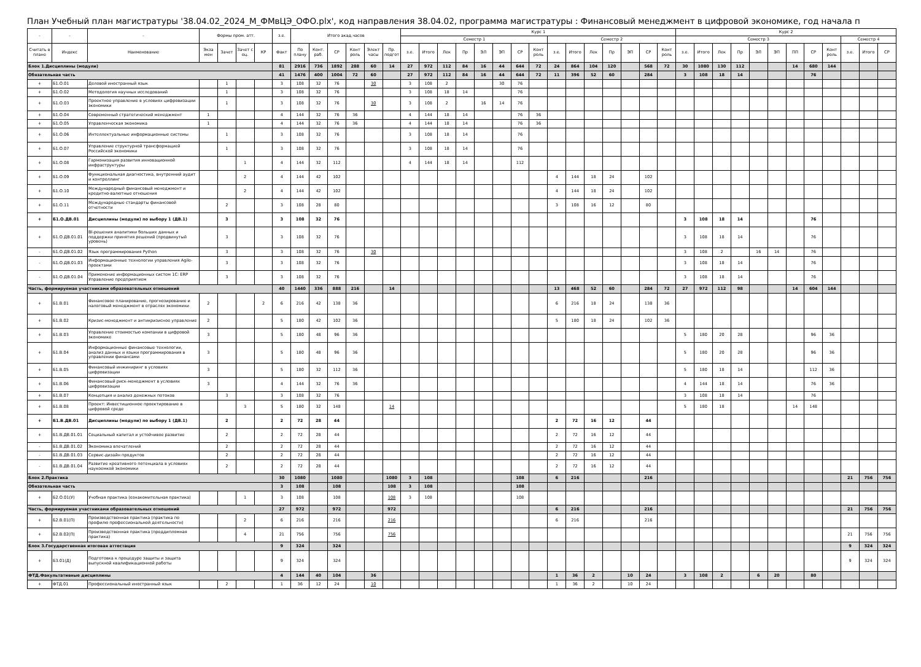План Учебный план магистратуры '38.04.02_2024_М_ФМвЦЭ_ОФО.plx', код направления 38.04.02, программа магистратуры : Финансовый менеджмент в цифровой экономике, год начала п
| - | - | - | Формы пром. атт. | | | | з.е. | Итого акад.часов | | | | | | Курс 1 | | | | | | | | | | | | | | | Курс 2 | | | | | | | | | | | |
| --- | --- | --- | --- | --- | --- | --- | --- | --- | --- | --- | --- | --- | --- | --- | --- | --- | --- | --- | --- | --- | --- | --- | --- | --- | --- | --- | --- | --- | --- | --- | --- | --- | --- | --- | --- | --- | --- | --- | --- | --- |
| | | | | | | | | | | | | | | Семестр 1 | | | | | | | | Семестр 2 | | | | | | | Семестр 3 | | | | | | | | | Семестр 4 | | |
| Считать в плане | Индекс | Наименование | Экза мен | Зачет | Зачет с оц. | КР | Факт | По плану | Конт. раб. | СР | Конт роль | Элект часы | Пр. подгот | з.е. | Итого | Лек | Пр | ЭЛ | ЭП | СР | Конт роль | з.е. | Итого | Лек | Пр | ЭП | СР | Конт роль | з.е. | Итого | Лек | Пр | ЭЛ | ЭП | ПП | СР | Конт роль | з.е. | Итого | СР |
| Блок 1.Дисциплины (модули) | | | | | | | 81 | 2916 | 736 | 1892 | 288 | 60 | 14 | 27 | 972 | 112 | 84 | 16 | 44 | 644 | 72 | 24 | 864 | 104 | 120 | | 568 | 72 | 30 | 1080 | 130 | 112 | | | 14 | 680 | 144 | | | |
| Обязательная часть | | | | | | | 41 | 1476 | 400 | 1004 | 72 | 60 | | 27 | 972 | 112 | 84 | 16 | 44 | 644 | 72 | 11 | 396 | 52 | 60 | | 284 | | 3 | 108 | 18 | 14 | | | | 76 | | | | |
| + | Б1.О.01 | Деловой иностранный язык | | 1 | | | 3 | 108 | 32 | 76 | | 30 | | 3 | 108 | 2 | | | 30 | 76 | | | | | | | | | | | | | | | | | | | | |
| + | Б1.О.02 | Методология научных исследований | | 1 | | | 3 | 108 | 32 | 76 | | | | 3 | 108 | 18 | 14 | | | 76 | | | | | | | | | | | | | | | | | | | | |
| + | Б1.О.03 | Проектное управление в условиях цифровизации экономики | | 1 | | | 3 | 108 | 32 | 76 | | 30 | | 3 | 108 | 2 | | 16 | 14 | 76 | | | | | | | | | | | | | | | | | | | | |
| + | Б1.О.04 | Современный стратегический менеджмент | 1 | | | | 4 | 144 | 32 | 76 | 36 | | | 4 | 144 | 18 | 14 | | | 76 | 36 | | | | | | | | | | | | | | | | | | | |
| + | Б1.О.05 | Управленческая экономика | 1 | | | | 4 | 144 | 32 | 76 | 36 | | | 4 | 144 | 18 | 14 | | | 76 | 36 | | | | | | | | | | | | | | | | | | | |
| + | Б1.О.06 | Интеллектуальные информационные системы | | 1 | | | 3 | 108 | 32 | 76 | | | | 3 | 108 | 18 | 14 | | | 76 | | | | | | | | | | | | | | | | | | | | |
| + | Б1.О.07 | Управление структурной трансформацией Российской экономики | | 1 | | | 3 | 108 | 32 | 76 | | | | 3 | 108 | 18 | 14 | | | 76 | | | | | | | | | | | | | | | | | | | | |
| + | Б1.О.08 | Гармонизация развития инновационной инфраструктуры | | | 1 | | 4 | 144 | 32 | 112 | | | | 4 | 144 | 18 | 14 | | | 112 | | | | | | | | | | | | | | | | | | | | |
| + | Б1.О.09 | Функциональная диагностика, внутренний аудит и контроллинг | | | 2 | | 4 | 144 | 42 | 102 | | | | | | | | | | | | 4 | 144 | 18 | 24 | | 102 | | | | | | | | | | | | | |
| + | Б1.О.10 | Международный финансовый менеджмент и кредитно-валютные отношения | | | 2 | | 4 | 144 | 42 | 102 | | | | | | | | | | | | 4 | 144 | 18 | 24 | | 102 | | | | | | | | | | | | | |
| + | Б1.О.11 | Международные стандарты финансовой отчетности | | 2 | | | 3 | 108 | 28 | 80 | | | | | | | | | | | | 3 | 108 | 16 | 12 | | 80 | | | | | | | | | | | | | |
| + | Б1.О.ДВ.01 | Дисциплины (модули) по выбору 1 (ДВ.1) | | 3 | | | 3 | 108 | 32 | 76 | | | | | | | | | | | | | | | | | | | 3 | 108 | 18 | 14 | | | | 76 | | | | |
| + | Б1.О.ДВ.01.01 | BI-решения аналитики больших данных и поддержки принятия решений (продвинутый уровень) | | 3 | | | 3 | 108 | 32 | 76 | | | | | | | | | | | | | | | | | | | 3 | 108 | 18 | 14 | | | | 76 | | | | |
| - | Б1.О.ДВ.01.02 | Язык программирования Python | | 3 | | | 3 | 108 | 32 | 76 | | 30 | | | | | | | | | | | | | | | | | 3 | 108 | 2 | | 16 | 14 | | 76 | | | | |
| - | Б1.О.ДВ.01.03 | Информационные технологии управления Agile-проектами | | 3 | | | 3 | 108 | 32 | 76 | | | | | | | | | | | | | | | | | | | 3 | 108 | 18 | 14 | | | | 76 | | | | |
| - | Б1.О.ДВ.01.04 | Применение информационных систем 1С: ERP Управление предприятием | | 3 | | | 3 | 108 | 32 | 76 | | | | | | | | | | | | | | | | | | | 3 | 108 | 18 | 14 | | | | 76 | | | | |
| Часть, формируемая участниками образовательных отношений | | | | | | | 40 | 1440 | 336 | 888 | 216 | | 14 | | | | | | | | | 13 | 468 | 52 | 60 | | 284 | 72 | 27 | 972 | 112 | 98 | | | 14 | 604 | 144 | | | |
| + | Б1.В.01 | Финансовое планирование, прогнозирование и налоговый менеджмент в отраслях экономики | 2 | | | 2 | 6 | 216 | 42 | 138 | 36 | | | | | | | | | | | 6 | 216 | 18 | 24 | | 138 | 36 | | | | | | | | | | | | |
| + | Б1.В.02 | Кризис-менеджмент и антикризисное управление | 2 | | | | 5 | 180 | 42 | 102 | 36 | | | | | | | | | | | 5 | 180 | 18 | 24 | | 102 | 36 | | | | | | | | | | | | |
| + | Б1.В.03 | Управление стоимостью компании в цифровой экономике | 3 | | | | 5 | 180 | 48 | 96 | 36 | | | | | | | | | | | | | | | | | | 5 | 180 | 20 | 28 | | | | 96 | 36 | | | |
| + | Б1.В.04 | Информационные финансовые технологии, анализ данных и языки программирования в управлении финансами | 3 | | | | 5 | 180 | 48 | 96 | 36 | | | | | | | | | | | | | | | | | | 5 | 180 | 20 | 28 | | | | 96 | 36 | | | |
| + | Б1.В.05 | Финансовый инжиниринг в условиях цифровизации | 3 | | | | 5 | 180 | 32 | 112 | 36 | | | | | | | | | | | | | | | | | | 5 | 180 | 18 | 14 | | | | 112 | 36 | | | |
| + | Б1.В.06 | Финансовый риск-менеджмент в условиях цифровизации | 3 | | | | 4 | 144 | 32 | 76 | 36 | | | | | | | | | | | | | | | | | | 4 | 144 | 18 | 14 | | | | 76 | 36 | | | |
| + | Б1.В.07 | Концепция и анализ денежных потоков | | 3 | | | 3 | 108 | 32 | 76 | | | | | | | | | | | | | | | | | | | 3 | 108 | 18 | 14 | | | | 76 | | | | |
| + | Б1.В.08 | Проект: Инвестиционное проектирование в цифровой среде | | | 3 | | 5 | 180 | 32 | 148 | | | 14 | | | | | | | | | | | | | | | | 5 | 180 | 18 | | | | 14 | 148 | | | | |
| + | Б1.В.ДВ.01 | Дисциплины (модули) по выбору 1 (ДВ.1) | | 2 | | | 2 | 72 | 28 | 44 | | | | | | | | | | | | 2 | 72 | 16 | 12 | | 44 | | | | | | | | | | | | | |
| + | Б1.В.ДВ.01.01 | Социальный капитал и устойчивое развитие | | 2 | | | 2 | 72 | 28 | 44 | | | | | | | | | | | | 2 | 72 | 16 | 12 | | 44 | | | | | | | | | | | | | |
| - | Б1.В.ДВ.01.02 | Экономика впечатлений | | 2 | | | 2 | 72 | 28 | 44 | | | | | | | | | | | | 2 | 72 | 16 | 12 | | 44 | | | | | | | | | | | | | |
| - | Б1.В.ДВ.01.03 | Сервис-дизайн продуктов | | 2 | | | 2 | 72 | 28 | 44 | | | | | | | | | | | | 2 | 72 | 16 | 12 | | 44 | | | | | | | | | | | | | |
| - | Б1.В.ДВ.01.04 | Развитие креативного потенциала в условиях наукоемкой экономики | | 2 | | | 2 | 72 | 28 | 44 | | | | | | | | | | | | 2 | 72 | 16 | 12 | | 44 | | | | | | | | | | | | | |
| Блок 2.Практика | | | | | | | 30 | 1080 | | 1080 | | | 1080 | 3 | 108 | | | | | 108 | | 6 | 216 | | | | 216 | | | | | | | | | | | 21 | 756 | 756 |
| Обязательная часть | | | | | | | 3 | 108 | | 108 | | | 108 | 3 | 108 | | | | | 108 | | | | | | | | | | | | | | | | | | | | |
| + | Б2.О.01(У) | Учебная практика (ознакомительная практика) | | | 1 | | 3 | 108 | | 108 | | | 108 | 3 | 108 | | | | | 108 | | | | | | | | | | | | | | | | | | | | |
| Часть, формируемая участниками образовательных отношений | | | | | | | 27 | 972 | | 972 | | | 972 | | | | | | | | | 6 | 216 | | | | 216 | | | | | | | | | | | 21 | 756 | 756 |
| + | Б2.В.01(П) | Производственная практика (практика по профилю профессиональной деятельности) | | | 2 | | 6 | 216 | | 216 | | | 216 | | | | | | | | | 6 | 216 | | | | 216 | | | | | | | | | | | | | |
| + | Б2.В.02(П) | Производственная практика (преддипломная практика) | | | 4 | | 21 | 756 | | 756 | | | 756 | | | | | | | | | | | | | | | | | | | | | | | | | 21 | 756 | 756 |
| Блок 3.Государственная итоговая аттестация | | | | | | | 9 | 324 | | 324 | | | | | | | | | | | | | | | | | | | | | | | | | | | | 9 | 324 | 324 |
| + | Б3.01(Д) | Подготовка к процедуре защиты и защита выпускной квалификационной работы | | | | | 9 | 324 | | 324 | | | | | | | | | | | | | | | | | | | | | | | | | | | | 9 | 324 | 324 |
| ФТД.Факультативные дисциплины | | | | | | | 4 | 144 | 40 | 104 | | 36 | | | | | | | | | | 1 | 36 | 2 | | 10 | 24 | | 3 | 108 | 2 | | 6 | 20 | | 80 | | | | |
| + | ФТД.01 | Профессиональный иностранный язык | | 2 | | | 1 | 36 | 12 | 24 | | 10 | | | | | | | | | | 1 | 36 | 2 | | 10 | 24 | | | | | | | | | | | | | |